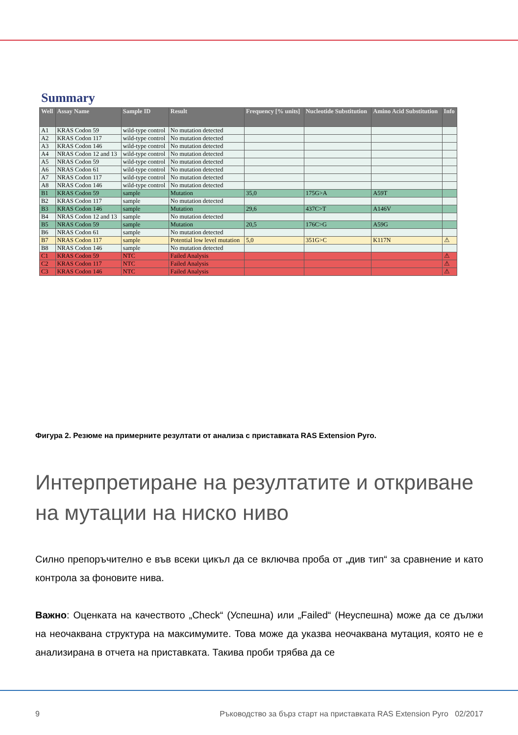Summary
| Well | Assay Name | Sample ID | Result | Frequency [% units] | Nucleotide Substitution | Amino Acid Substitution | Info |
| --- | --- | --- | --- | --- | --- | --- | --- |
| A1 | KRAS Codon 59 | wild-type control | No mutation detected | | | | |
| A2 | KRAS Codon 117 | wild-type control | No mutation detected | | | | |
| A3 | KRAS Codon 146 | wild-type control | No mutation detected | | | | |
| A4 | NRAS Codon 12 and 13 | wild-type control | No mutation detected | | | | |
| A5 | NRAS Codon 59 | wild-type control | No mutation detected | | | | |
| A6 | NRAS Codon 61 | wild-type control | No mutation detected | | | | |
| A7 | NRAS Codon 117 | wild-type control | No mutation detected | | | | |
| A8 | NRAS Codon 146 | wild-type control | No mutation detected | | | | |
| B1 | KRAS Codon 59 | sample | Mutation | 35,0 | 175G>A | A59T | |
| B2 | KRAS Codon 117 | sample | No mutation detected | | | | |
| B3 | KRAS Codon 146 | sample | Mutation | 29,6 | 437C>T | A146V | |
| B4 | NRAS Codon 12 and 13 | sample | No mutation detected | | | | |
| B5 | NRAS Codon 59 | sample | Mutation | 20,5 | 176C>G | A59G | |
| B6 | NRAS Codon 61 | sample | No mutation detected | | | | |
| B7 | NRAS Codon 117 | sample | Potential low level mutation | 5,0 | 351G>C | K117N | ⚠ |
| B8 | NRAS Codon 146 | sample | No mutation detected | | | | |
| C1 | KRAS Codon 59 | NTC | Failed Analysis | | | | ⚠ |
| C2 | KRAS Codon 117 | NTC | Failed Analysis | | | | ⚠ |
| C3 | KRAS Codon 146 | NTC | Failed Analysis | | | | ⚠ |
Фигура 2. Резюме на примерните резултати от анализа с приставката RAS Extension Pyro.
Интерпретиране на резултатите и откриване на мутации на ниско ниво
Силно препоръчително е във всеки цикъл да се включва проба от „див тип“ за сравнение и като контрола за фоновите нива.
Важно: Оценката на качеството „Check“ (Успешна) или „Failed“ (Неуспешна) може да се дължи на неочаквана структура на максимумите. Това може да указва неочаквана мутация, която не е анализирана в отчета на приставката. Такива проби трябва да се
9 Ръководство за бърз старт на приставката RAS Extension Pyro 02/2017